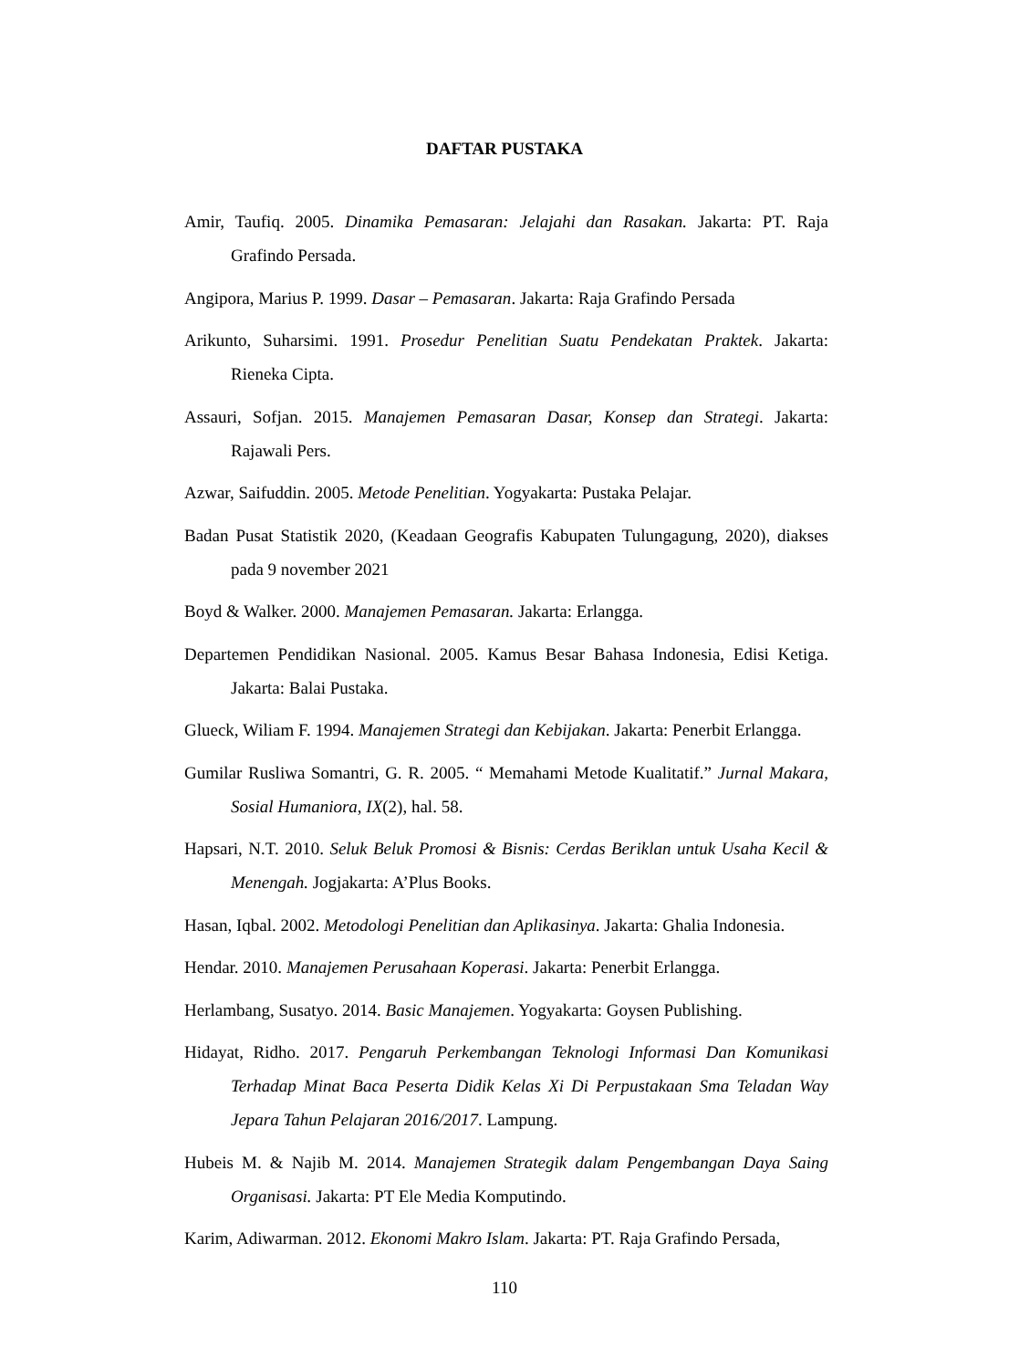DAFTAR PUSTAKA
Amir, Taufiq. 2005. Dinamika Pemasaran: Jelajahi dan Rasakan. Jakarta: PT. Raja Grafindo Persada.
Angipora, Marius P. 1999. Dasar – Pemasaran. Jakarta: Raja Grafindo Persada
Arikunto, Suharsimi. 1991. Prosedur Penelitian Suatu Pendekatan Praktek. Jakarta: Rieneka Cipta.
Assauri, Sofjan. 2015. Manajemen Pemasaran Dasar, Konsep dan Strategi. Jakarta: Rajawali Pers.
Azwar, Saifuddin. 2005. Metode Penelitian. Yogyakarta: Pustaka Pelajar.
Badan Pusat Statistik 2020, (Keadaan Geografis Kabupaten Tulungagung, 2020), diakses pada 9 november 2021
Boyd & Walker. 2000. Manajemen Pemasaran. Jakarta: Erlangga.
Departemen Pendidikan Nasional. 2005. Kamus Besar Bahasa Indonesia, Edisi Ketiga. Jakarta: Balai Pustaka.
Glueck, Wiliam F. 1994. Manajemen Strategi dan Kebijakan. Jakarta: Penerbit Erlangga.
Gumilar Rusliwa Somantri, G. R. 2005. “ Memahami Metode Kualitatif.” Jurnal Makara, Sosial Humaniora, IX(2), hal. 58.
Hapsari, N.T. 2010. Seluk Beluk Promosi & Bisnis: Cerdas Beriklan untuk Usaha Kecil & Menengah. Jogjakarta: A’Plus Books.
Hasan, Iqbal. 2002. Metodologi Penelitian dan Aplikasinya. Jakarta: Ghalia Indonesia.
Hendar. 2010. Manajemen Perusahaan Koperasi. Jakarta: Penerbit Erlangga.
Herlambang, Susatyo. 2014. Basic Manajemen. Yogyakarta: Goysen Publishing.
Hidayat, Ridho. 2017. Pengaruh Perkembangan Teknologi Informasi Dan Komunikasi Terhadap Minat Baca Peserta Didik Kelas Xi Di Perpustakaan Sma Teladan Way Jepara Tahun Pelajaran 2016/2017. Lampung.
Hubeis M. & Najib M. 2014. Manajemen Strategik dalam Pengembangan Daya Saing Organisasi. Jakarta: PT Ele Media Komputindo.
Karim, Adiwarman. 2012. Ekonomi Makro Islam. Jakarta: PT. Raja Grafindo Persada,
110